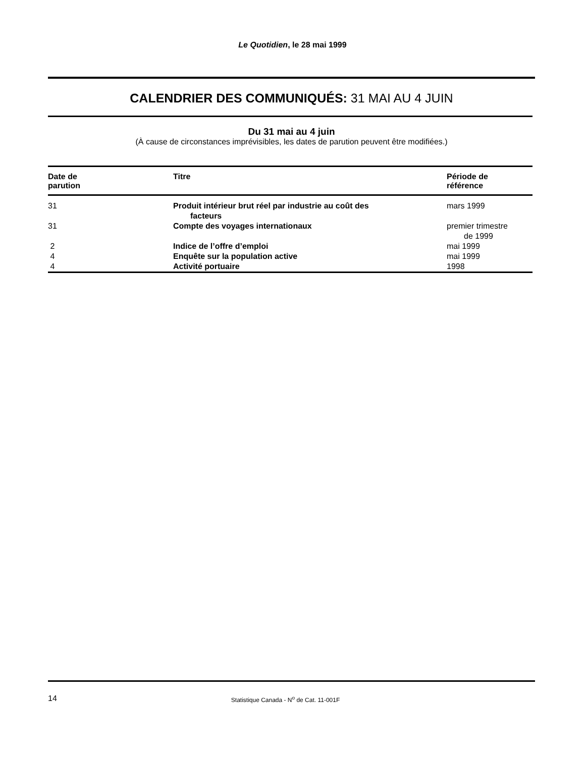Le Quotidien, le 28 mai 1999
CALENDRIER DES COMMUNIQUÉS: 31 MAI AU 4 JUIN
Du 31 mai au 4 juin
(À cause de circonstances imprévisibles, les dates de parution peuvent être modifiées.)
| Date de parution | Titre | Période de référence |
| --- | --- | --- |
| 31 | Produit intérieur brut réel par industrie au coût des facteurs | mars 1999 |
| 31 | Compte des voyages internationaux | premier trimestre de 1999 |
| 2 | Indice de l’offre d’emploi | mai 1999 |
| 4 | Enquête sur la population active | mai 1999 |
| 4 | Activité portuaire | 1998 |
14 Statistique Canada - N<sup>o</sup> de Cat. 11-001F